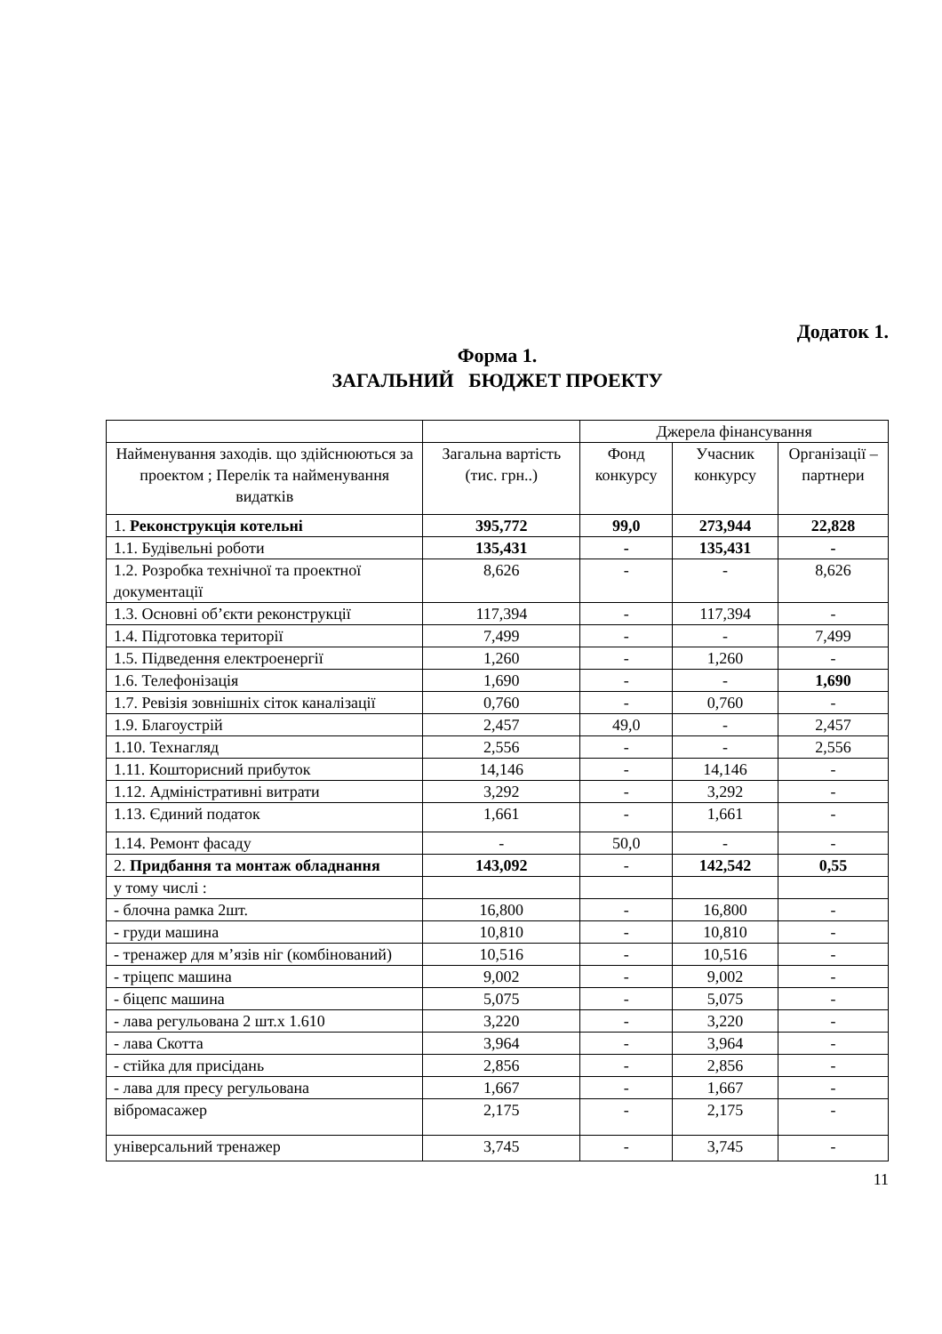Додаток 1.
Форма 1.
ЗАГАЛЬНИЙ БЮДЖЕТ ПРОЕКТУ
| | | Джерела фінансування | | |
| --- | --- | --- | --- | --- |
| Найменування заходів. що здійснюються за проектом ; Перелік та найменування видатків | Загальна вартість (тис. грн..) | Фонд конкурсу | Учасник конкурсу | Організації –партнери |
| 1. Реконструкція котельні | 395,772 | 99,0 | 273,944 | 22,828 |
| 1.1. Будівельні роботи | 135,431 | - | 135,431 | - |
| 1.2. Розробка технічної та проектної документації | 8,626 | - | - | 8,626 |
| 1.3. Основні об’єкти реконструкції | 117,394 | - | 117,394 | - |
| 1.4. Підготовка території | 7,499 | - | - | 7,499 |
| 1.5. Підведення електроенергії | 1,260 | - | 1,260 | - |
| 1.6. Телефонізація | 1,690 | - | - | 1,690 |
| 1.7. Ревізія зовнішніх сіток каналізації | 0,760 | - | 0,760 | - |
| 1.9. Благоустрій | 2,457 | 49,0 | - | 2,457 |
| 1.10. Технагляд | 2,556 | - | - | 2,556 |
| 1.11. Кошторисний прибуток | 14,146 | - | 14,146 | - |
| 1.12. Адміністративні витрати | 3,292 | - | 3,292 | - |
| 1.13. Єдиний податок | 1,661 | - | 1,661 | - |
| 1.14. Ремонт фасаду | - | 50,0 | - | - |
| 2. Придбання та монтаж обладнання | 143,092 | - | 142,542 | 0,55 |
| у тому числі : | | | | |
| - блочна рамка 2шт. | 16,800 | - | 16,800 | - |
| - груди машина | 10,810 | - | 10,810 | - |
| - тренажер для м’язів ніг (комбінований) | 10,516 | - | 10,516 | - |
| - тріцепс машина | 9,002 | - | 9,002 | - |
| - біцепс машина | 5,075 | - | 5,075 | - |
| - лава регульована 2 шт.х 1.610 | 3,220 | - | 3,220 | - |
| - лава Скотта | 3,964 | - | 3,964 | - |
| - стійка для присідань | 2,856 | - | 2,856 | - |
| - лава для пресу регульована | 1,667 | - | 1,667 | - |
| вібромасажер | 2,175 | - | 2,175 | - |
| універсальний тренажер | 3,745 | - | 3,745 | - |
11